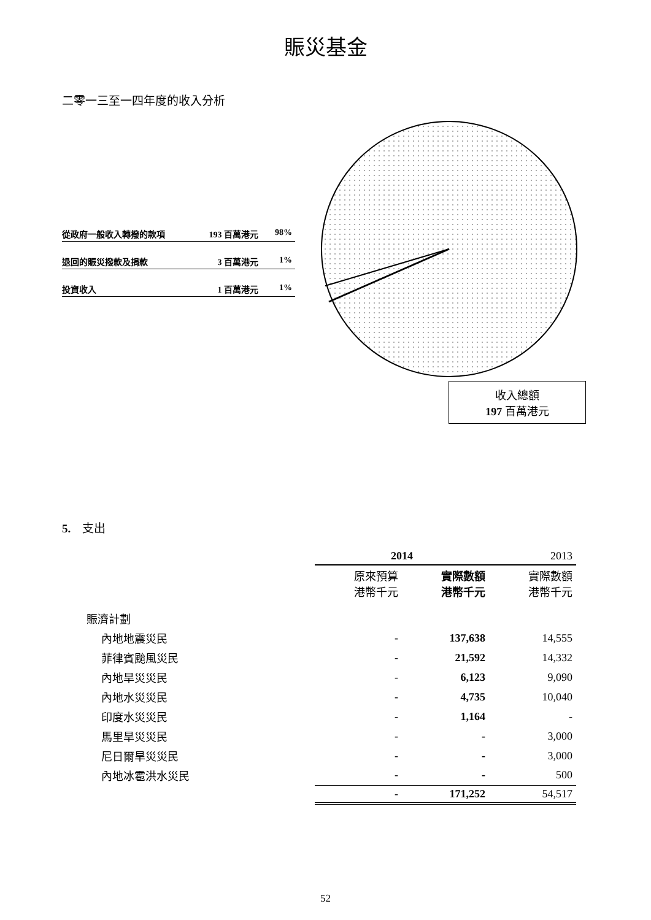賑災基金
二零一三至一四年度的收入分析
從政府一般收入轉撥的款項 193 百萬港元 98%
退回的賑災撥款及捐款 3 百萬港元 1%
投資收入 1 百萬港元 1%
收入總額
197 百萬港元
5. 支出
| | 2014 | | 2013 |
| --- | --- | --- | --- |
| | 原來預算 港幣千元 | 實際數額 港幣千元 | 實際數額 港幣千元 |
| 賑濟計劃 | | | |
| 內地地震災民 | - | 137,638 | 14,555 |
| 菲律賓颱風災民 | - | 21,592 | 14,332 |
| 內地旱災災民 | - | 6,123 | 9,090 |
| 內地水災災民 | - | 4,735 | 10,040 |
| 印度水災災民 | - | 1,164 | - |
| 馬里旱災災民 | - | - | 3,000 |
| 尼日爾旱災災民 | - | - | 3,000 |
| 內地冰雹洪水災民 | - | - | 500 |
| | - | 171,252 | 54,517 |
52